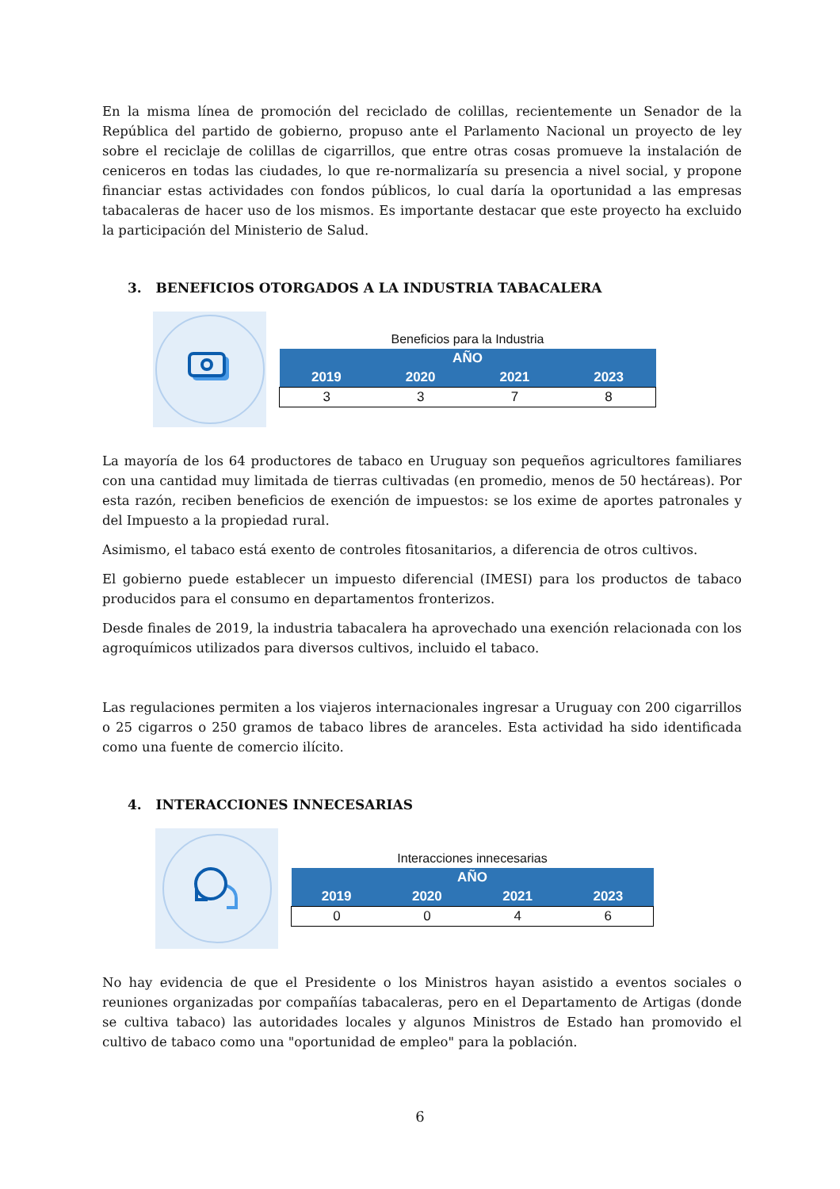En la misma línea de promoción del reciclado de colillas, recientemente un Senador de la República del partido de gobierno, propuso ante el Parlamento Nacional un proyecto de ley sobre el reciclaje de colillas de cigarrillos, que entre otras cosas promueve la instalación de ceniceros en todas las ciudades, lo que re-normalizaría su presencia a nivel social, y propone financiar estas actividades con fondos públicos, lo cual daría la oportunidad a las empresas tabacaleras de hacer uso de los mismos. Es importante destacar que este proyecto ha excluido la participación del Ministerio de Salud.
3. BENEFICIOS OTORGADOS A LA INDUSTRIA TABACALERA
Beneficios para la Industria
| AÑO | | | |
| --- | --- | --- | --- |
| 2019 | 2020 | 2021 | 2023 |
| 3 | 3 | 7 | 8 |
La mayoría de los 64 productores de tabaco en Uruguay son pequeños agricultores familiares con una cantidad muy limitada de tierras cultivadas (en promedio, menos de 50 hectáreas). Por esta razón, reciben beneficios de exención de impuestos: se los exime de aportes patronales y del Impuesto a la propiedad rural.
Asimismo, el tabaco está exento de controles fitosanitarios, a diferencia de otros cultivos.
El gobierno puede establecer un impuesto diferencial (IMESI) para los productos de tabaco producidos para el consumo en departamentos fronterizos.
Desde finales de 2019, la industria tabacalera ha aprovechado una exención relacionada con los agroquímicos utilizados para diversos cultivos, incluido el tabaco.
Las regulaciones permiten a los viajeros internacionales ingresar a Uruguay con 200 cigarrillos o 25 cigarros o 250 gramos de tabaco libres de aranceles. Esta actividad ha sido identificada como una fuente de comercio ilícito.
4. INTERACCIONES INNECESARIAS
Interacciones innecesarias
| AÑO | | | |
| --- | --- | --- | --- |
| 2019 | 2020 | 2021 | 2023 |
| 0 | 0 | 4 | 6 |
No hay evidencia de que el Presidente o los Ministros hayan asistido a eventos sociales o reuniones organizadas por compañías tabacaleras, pero en el Departamento de Artigas (donde se cultiva tabaco) las autoridades locales y algunos Ministros de Estado han promovido el cultivo de tabaco como una "oportunidad de empleo" para la población.
6